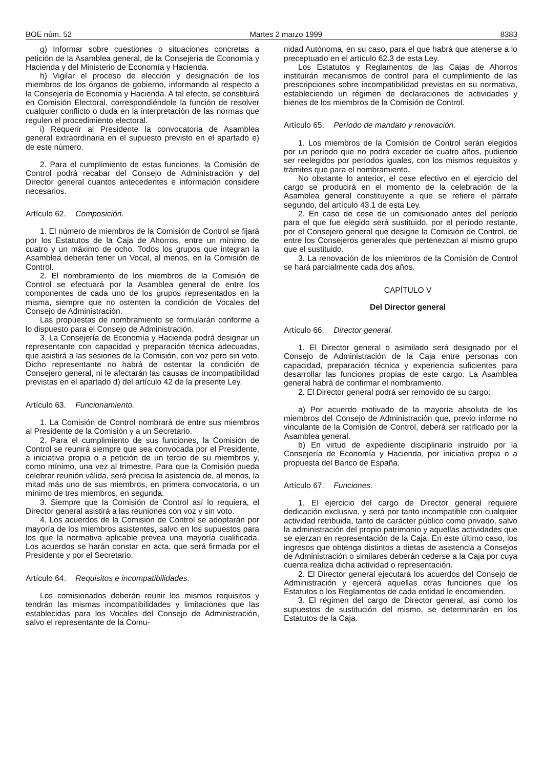BOE núm. 52 Martes 2 marzo 1999 8383
g) Informar sobre cuestiones o situaciones concretas a petición de la Asamblea general, de la Consejería de Economía y Hacienda y del Ministerio de Economía y Hacienda.
h) Vigilar el proceso de elección y designación de los miembros de los órganos de gobierno, informando al respecto a la Consejería de Economía y Hacienda. A tal efecto, se constituirá en Comisión Electoral, correspondiéndole la función de resolver cualquier conflicto o duda en la interpretación de las normas que regulen el procedimiento electoral.
i) Requerir al Presidente la convocatoria de Asamblea general extraordinaria en el supuesto previsto en el apartado e) de este número.
2. Para el cumplimiento de estas funciones, la Comisión de Control podrá recabar del Consejo de Administración y del Director general cuantos antecedentes e información considere necesarios.
Artículo 62. Composición.
1. El número de miembros de la Comisión de Control se fijará por los Estatutos de la Caja de Ahorros, entre un mínimo de cuatro y un máximo de ocho. Todos los grupos que integran la Asamblea deberán tener un Vocal, al menos, en la Comisión de Control.
2. El nombramiento de los miembros de la Comisión de Control se efectuará por la Asamblea general de entre los componentes de cada uno de los grupos representados en la misma, siempre que no ostenten la condición de Vocales del Consejo de Administración.
Las propuestas de nombramiento se formularán conforme a lo dispuesto para el Consejo de Administración.
3. La Consejería de Economía y Hacienda podrá designar un representante con capacidad y preparación técnica adecuadas, que asistirá a las sesiones de la Comisión, con voz pero sin voto. Dicho representante no habrá de ostentar la condición de Consejero general, ni le afectarán las causas de incompatibilidad previstas en el apartado d) del artículo 42 de la presente Ley.
Artículo 63. Funcionamiento.
1. La Comisión de Control nombrará de entre sus miembros al Presidente de la Comisión y a un Secretario.
2. Para el cumplimiento de sus funciones, la Comisión de Control se reunirá siempre que sea convocada por el Presidente, a iniciativa propia o a petición de un tercio de su miembros y, como mínimo, una vez al trimestre. Para que la Comisión pueda celebrar reunión válida, será precisa la asistencia de, al menos, la mitad más uno de sus miembros, en primera convocatoria, o un mínimo de tres miembros, en segunda.
3. Siempre que la Comisión de Control así lo requiera, el Director general asistirá a las reuniones con voz y sin voto.
4. Los acuerdos de la Comisión de Control se adoptarán por mayoría de los miembros asistentes, salvo en los supuestos para los que la normativa aplicable prevea una mayoría cualificada. Los acuerdos se harán constar en acta, que será firmada por el Presidente y por el Secretario.
Artículo 64. Requisitos e incompatibilidades.
Los comisionados deberán reunir los mismos requisitos y tendrán las mismas incompatibilidades y limitaciones que las establecidas para los Vocales del Consejo de Administración, salvo el representante de la Comu-
nidad Autónoma, en su caso, para el que habrá que atenerse a lo preceptuado en el artículo 62.3 de esta Ley.
Los Estatutos y Reglamentos de las Cajas de Ahorros instituirán mecanismos de control para el cumplimiento de las prescripciones sobre incompatibilidad previstas en su normativa, estableciendo un régimen de declaraciones de actividades y bienes de los miembros de la Comisión de Control.
Artículo 65. Período de mandato y renovación.
1. Los miembros de la Comisión de Control serán elegidos por un período que no podrá exceder de cuatro años, pudiendo ser reelegidos por períodos iguales, con los mismos requisitos y trámites que para el nombramiento.
No obstante lo anterior, el cese efectivo en el ejercicio del cargo se producirá en el momento de la celebración de la Asamblea general constituyente a que se refiere el párrafo segundo, del artículo 43.1 de esta Ley.
2. En caso de cese de un comisionado antes del período para el que fue elegido será sustituido, por el período restante, por el Consejero general que designe la Comisión de Control, de entre los Consejeros generales que pertenezcan al mismo grupo que el sustituido.
3. La renovación de los miembros de la Comisión de Control se hará parcialmente cada dos años.
CAPÍTULO V
Del Director general
Artículo 66. Director general.
1. El Director general o asimilado será designado por el Consejo de Administración de la Caja entre personas con capacidad, preparación técnica y experiencia suficientes para desarrollar las funciones propias de este cargo. La Asamblea general habrá de confirmar el nombramiento.
2. El Director general podrá ser removido de su cargo:
a) Por acuerdo motivado de la mayoría absoluta de los miembros del Consejo de Administración que, previo informe no vinculante de la Comisión de Control, deberá ser ratificado por la Asamblea general.
b) En virtud de expediente disciplinario instruido por la Consejería de Economía y Hacienda, por iniciativa propia o a propuesta del Banco de España.
Artículo 67. Funciones.
1. El ejercicio del cargo de Director general requiere dedicación exclusiva, y será por tanto incompatible con cualquier actividad retribuida, tanto de carácter público como privado, salvo la administración del propio patrimonio y aquellas actividades que se ejerzan en representación de la Caja. En este último caso, los ingresos que obtenga distintos a dietas de asistencia a Consejos de Administración o similares deberán cederse a la Caja por cuya cuenta realiza dicha actividad o representación.
2. El Director general ejecutará los acuerdos del Consejo de Administración y ejercerá aquellas otras funciones que los Estatutos o los Reglamentos de cada entidad le encomienden.
3. El régimen del cargo de Director general, así como los supuestos de sustitución del mismo, se determinarán en los Estatutos de la Caja.